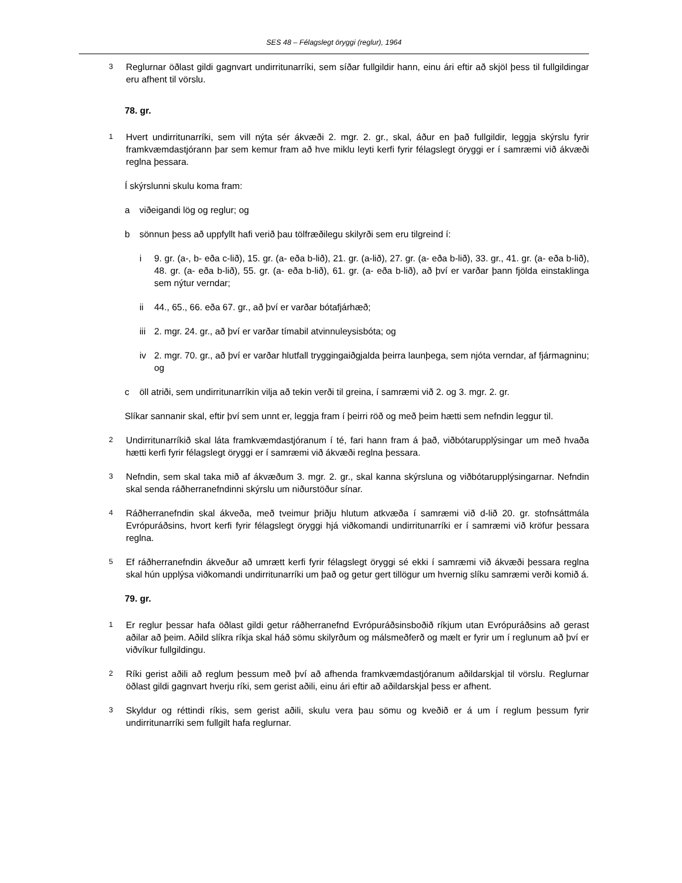SES 48 – Félagslegt öryggi (reglur), 1964
3 Reglurnar öðlast gildi gagnvart undirritunarríki, sem síðar fullgildir hann, einu ári eftir að skjöl þess til fullgildingar eru afhent til vörslu.
78. gr.
1 Hvert undirritunarríki, sem vill nýta sér ákvæði 2. mgr. 2. gr., skal, áður en það fullgildir, leggja skýrslu fyrir framkvæmdastjórann þar sem kemur fram að hve miklu leyti kerfi fyrir félagslegt öryggi er í samræmi við ákvæði reglna þessara.
Í skýrslunni skulu koma fram:
a viðeigandi lög og reglur; og
b sönnun þess að uppfyllt hafi verið þau tölfræðilegu skilyrði sem eru tilgreind í:
i 9. gr. (a-, b- eða c-lið), 15. gr. (a- eða b-lið), 21. gr. (a-lið), 27. gr. (a- eða b-lið), 33. gr., 41. gr. (a- eða b-lið), 48. gr. (a- eða b-lið), 55. gr. (a- eða b-lið), 61. gr. (a- eða b-lið), að því er varðar þann fjölda einstaklinga sem nýtur verndar;
ii 44., 65., 66. eða 67. gr., að því er varðar bótafjárhæð;
iii 2. mgr. 24. gr., að því er varðar tímabil atvinnuleysisbóta; og
iv 2. mgr. 70. gr., að því er varðar hlutfall tryggingaiðgjalda þeirra launþega, sem njóta verndar, af fjármagninu; og
c öll atriði, sem undirritunarríkin vilja að tekin verði til greina, í samræmi við 2. og 3. mgr. 2. gr.
Slíkar sannanir skal, eftir því sem unnt er, leggja fram í þeirri röð og með þeim hætti sem nefndin leggur til.
2 Undirritunarríkið skal láta framkvæmdastjóranum í té, fari hann fram á það, viðbótarupplýsingar um með hvaða hætti kerfi fyrir félagslegt öryggi er í samræmi við ákvæði reglna þessara.
3 Nefndin, sem skal taka mið af ákvæðum 3. mgr. 2. gr., skal kanna skýrsluna og viðbótarupplýsingarnar. Nefndin skal senda ráðherranefndinni skýrslu um niðurstöður sínar.
4 Ráðherranefndin skal ákveða, með tveimur þriðju hlutum atkvæða í samræmi við d-lið 20. gr. stofnsáttmála Evrópuráðsins, hvort kerfi fyrir félagslegt öryggi hjá viðkomandi undirritunarríki er í samræmi við kröfur þessara reglna.
5 Ef ráðherranefndin ákveður að umrætt kerfi fyrir félagslegt öryggi sé ekki í samræmi við ákvæði þessara reglna skal hún upplýsa viðkomandi undirritunarríki um það og getur gert tillögur um hvernig slíku samræmi verði komið á.
79. gr.
1 Er reglur þessar hafa öðlast gildi getur ráðherranefnd Evrópuráðsinsboðið ríkjum utan Evrópuráðsins að gerast aðilar að þeim. Aðild slíkra ríkja skal háð sömu skilyrðum og málsmeðferð og mælt er fyrir um í reglunum að því er viðvíkur fullgildingu.
2 Ríki gerist aðili að reglum þessum með því að afhenda framkvæmdastjóranum aðildarskjal til vörslu. Reglurnar öðlast gildi gagnvart hverju ríki, sem gerist aðili, einu ári eftir að aðildarskjal þess er afhent.
3 Skyldur og réttindi ríkis, sem gerist aðili, skulu vera þau sömu og kveðið er á um í reglum þessum fyrir undirritunarríki sem fullgilt hafa reglurnar.